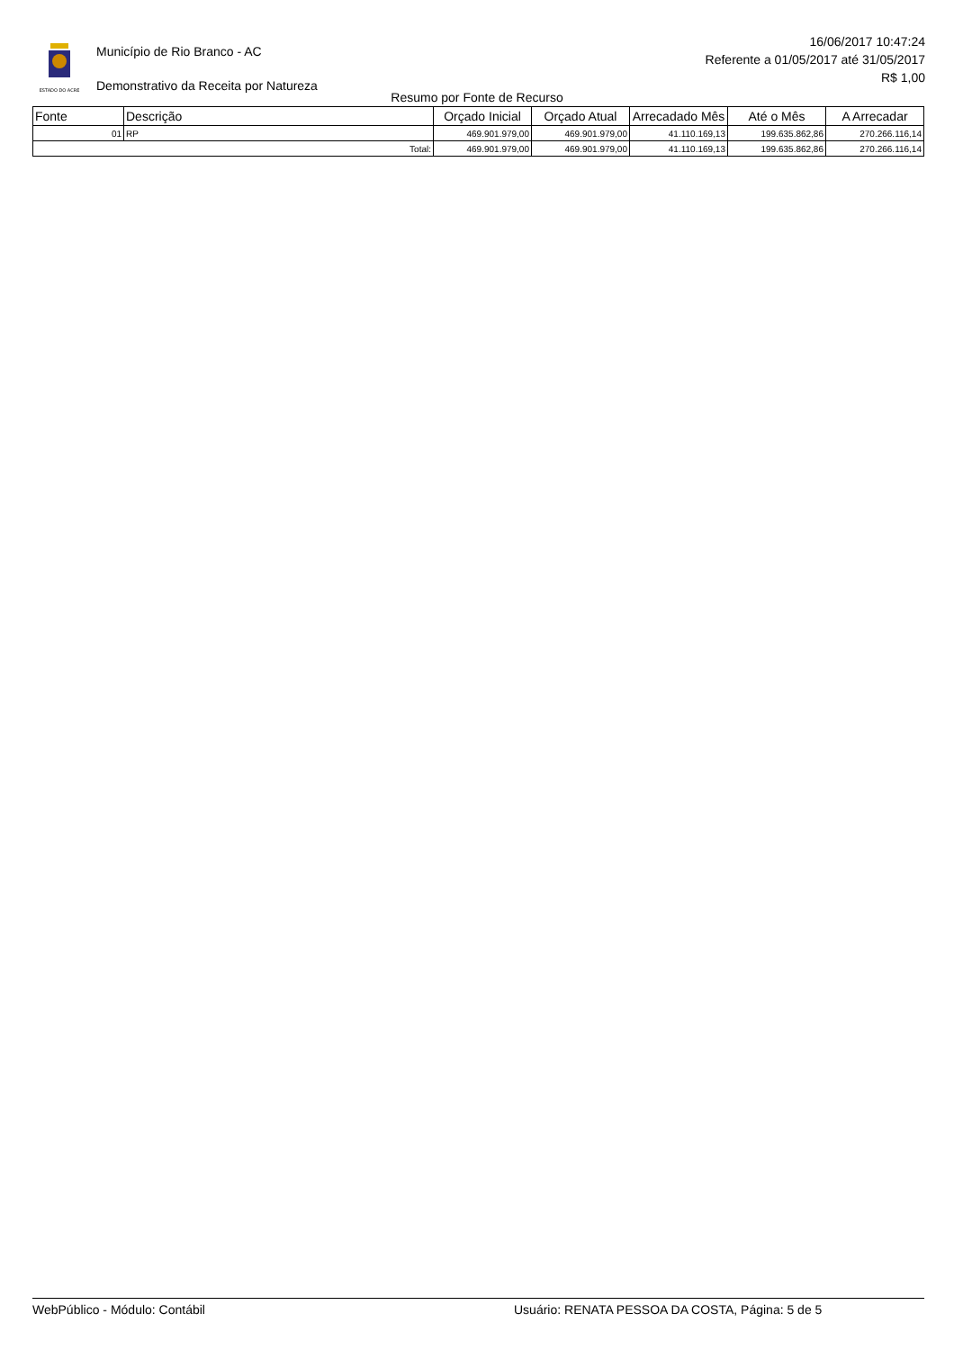ESTADO DO ACRE
Município de Rio Branco - AC
Demonstrativo da Receita por Natureza
16/06/2017 10:47:24
Referente a 01/05/2017 até 31/05/2017
R$ 1,00
Resumo por Fonte de Recurso
| Fonte | Descrição | Orçado Inicial | Orçado Atual | Arrecadado Mês | Até o Mês | A Arrecadar |
| --- | --- | --- | --- | --- | --- | --- |
| 01 | RP | 469.901.979,00 | 469.901.979,00 | 41.110.169,13 | 199.635.862,86 | 270.266.116,14 |
| Total: | | 469.901.979,00 | 469.901.979,00 | 41.110.169,13 | 199.635.862,86 | 270.266.116,14 |
WebPúblico - Módulo: Contábil Usuário: RENATA PESSOA DA COSTA, Página: 5 de 5